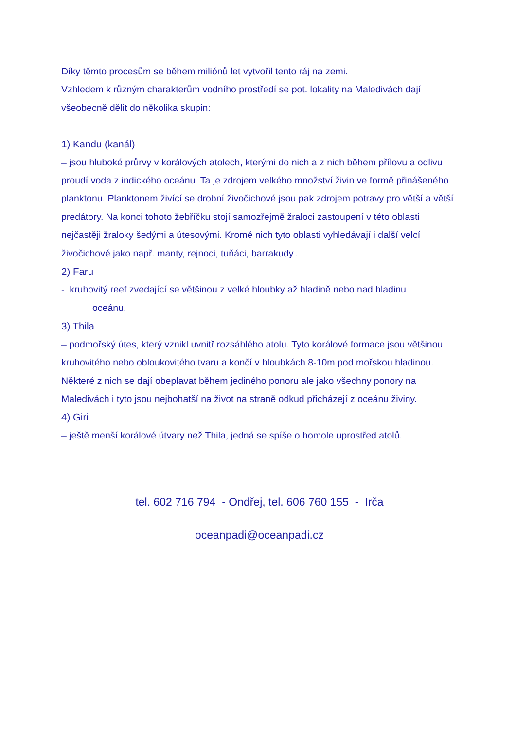Díky těmto procesům se během miliónů let vytvořil tento ráj na zemi.
Vzhledem k různým charakterům vodního prostředí se pot. lokality na Maledivách dají všeobecně dělit do několika skupin:
1) Kandu (kanál)
– jsou hluboké průrvy v korálových atolech, kterými do nich a z nich během přílovu a odlivu proudí voda z indického oceánu. Ta je zdrojem velkého množství živin ve formě přinášeného planktonu. Planktonem živící se drobní živočichové jsou pak zdrojem potravy pro větší a větší predátory. Na konci tohoto žebříčku stojí samozřejmě žraloci zastoupení v této oblasti nejčastěji žraloky šedými a útesovými. Kromě nich tyto oblasti vyhledávají i další velcí živočichové jako např. manty, rejnoci, tuňáci, barrakudy..
2) Faru
- kruhovitý reef zvedající se většinou z velké hloubky až hladině nebo nad hladinu
oceánu.
3) Thila
– podmořský útes, který vznikl uvnitř rozsáhlého atolu. Tyto korálové formace jsou většinou kruhovitého nebo obloukovitého tvaru a končí v hloubkách 8-10m pod mořskou hladinou. Některé z nich se dají obeplavat během jediného ponoru ale jako všechny ponory na Maledivách i tyto jsou nejbohatší na život na straně odkud přicházejí z oceánu živiny.
4) Giri
– ještě menší korálové útvary než Thila, jedná se spíše o homole uprostřed atolů.
tel. 602 716 794 - Ondřej, tel. 606 760 155 - Irča
oceanpadi@oceanpadi.cz